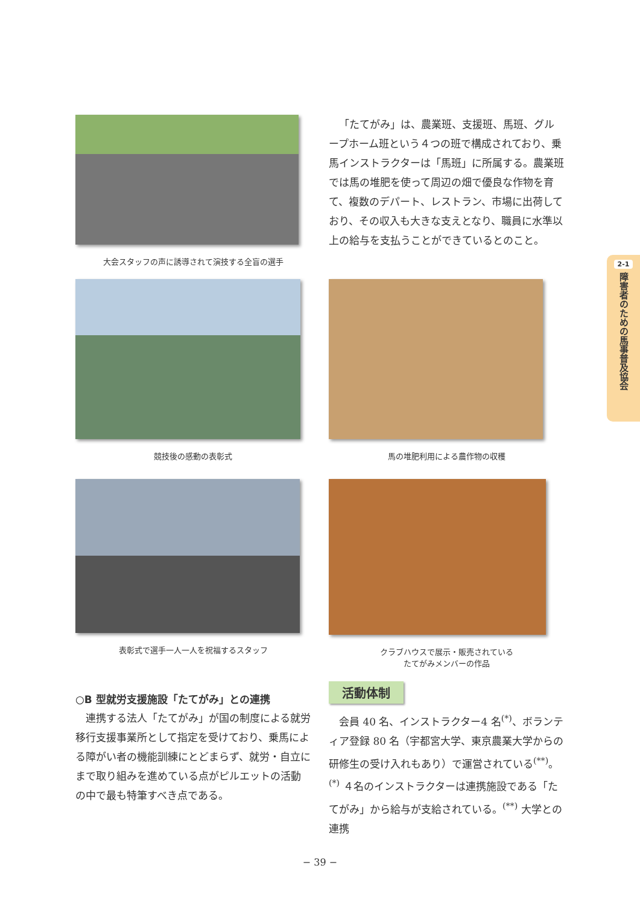大会スタッフの声に誘導されて演技する全盲の選手
「たてがみ」は、農業班、支援班、馬班、グループホーム班という４つの班で構成されており、乗馬インストラクターは「馬班」に所属する。農業班では馬の堆肥を使って周辺の畑で優良な作物を育て、複数のデパート、レストラン、市場に出荷しており、その収入も大きな支えとなり、職員に水準以上の給与を支払うことができているとのこと。
競技後の感動の表彰式 馬の堆肥利用による農作物の収穫
表彰式で選手一人一人を祝福するスタッフ クラブハウスで展示・販売されている
たてがみメンバーの作品
○B 型就労支援施設「たてがみ」との連携
連携する法人「たてがみ」が国の制度による就労移行支援事業所として指定を受けており、乗馬による障がい者の機能訓練にとどまらず、就労・自立にまで取り組みを進めている点がピルエットの活動の中で最も特筆すべき点である。
活動体制
会員 40 名、インストラクター4 名<sup>(*)</sup>、ボランティア登録 80 名（宇都宮大学、東京農業大学からの研修生の受け入れもあり）で運営されている<sup>(**)</sup>。<sup>(*)</sup> ４名のインストラクターは連携施設である「たてがみ」から給与が支給されている。<sup>(**)</sup> 大学との連携
2-1
障害者のための馬事普及協会
− 39 −